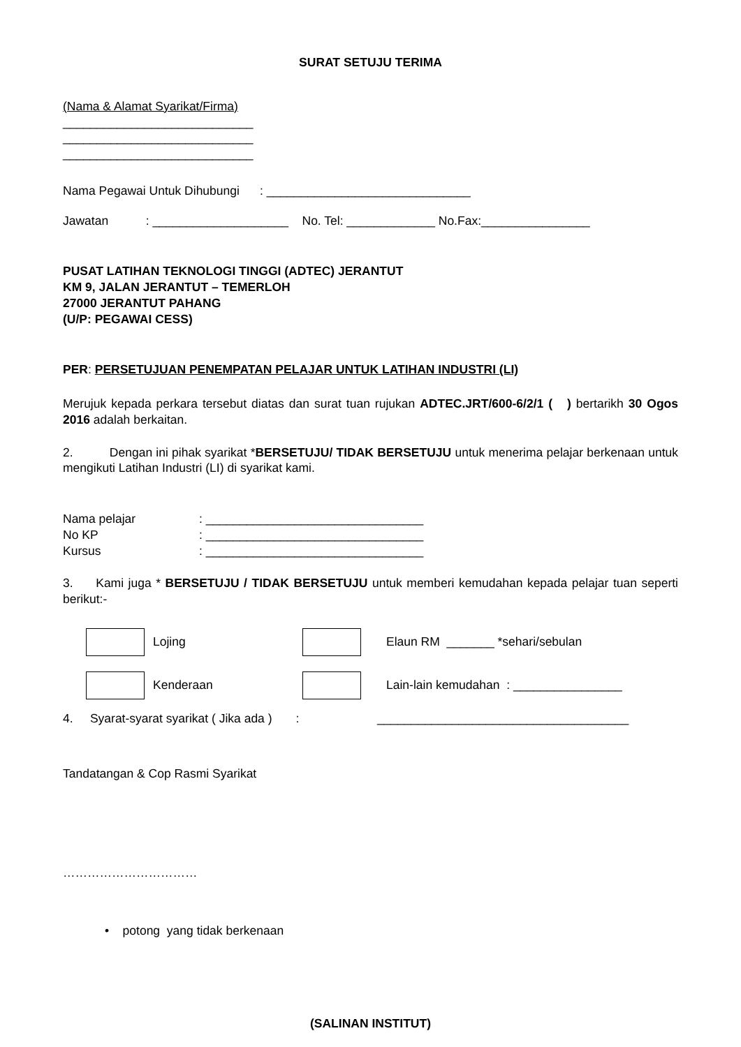SURAT SETUJU TERIMA
(Nama & Alamat Syarikat/Firma)
____________________________
____________________________
____________________________
Nama Pegawai Untuk Dihubungi : ______________________________
Jawatan : ____________________ No. Tel: _____________ No.Fax:________________
PUSAT LATIHAN TEKNOLOGI TINGGI (ADTEC) JERANTUT
KM 9, JALAN JERANTUT – TEMERLOH
27000 JERANTUT PAHANG
(U/P: PEGAWAI CESS)
PER: PERSETUJUAN PENEMPATAN PELAJAR UNTUK LATIHAN INDUSTRI (LI)
Merujuk kepada perkara tersebut diatas dan surat tuan rujukan ADTEC.JRT/600-6/2/1 ( ) bertarikh 30 Ogos 2016 adalah berkaitan.
2. Dengan ini pihak syarikat *BERSETUJU/ TIDAK BERSETUJU untuk menerima pelajar berkenaan untuk mengikuti Latihan Industri (LI) di syarikat kami.
Nama pelajar: ________________________________
No KP: ________________________________
Kursus: ________________________________
3. Kami juga * BERSETUJU / TIDAK BERSETUJU untuk memberi kemudahan kepada pelajar tuan seperti berikut:-
Lojing
Elaun RM _______ *sehari/sebulan
Kenderaan
Lain-lain kemudahan : ________________
4. Syarat-syarat syarikat ( Jika ada ) : _____________________________________
Tandatangan & Cop Rasmi Syarikat
……………………………
• potong yang tidak berkenaan
(SALINAN INSTITUT)